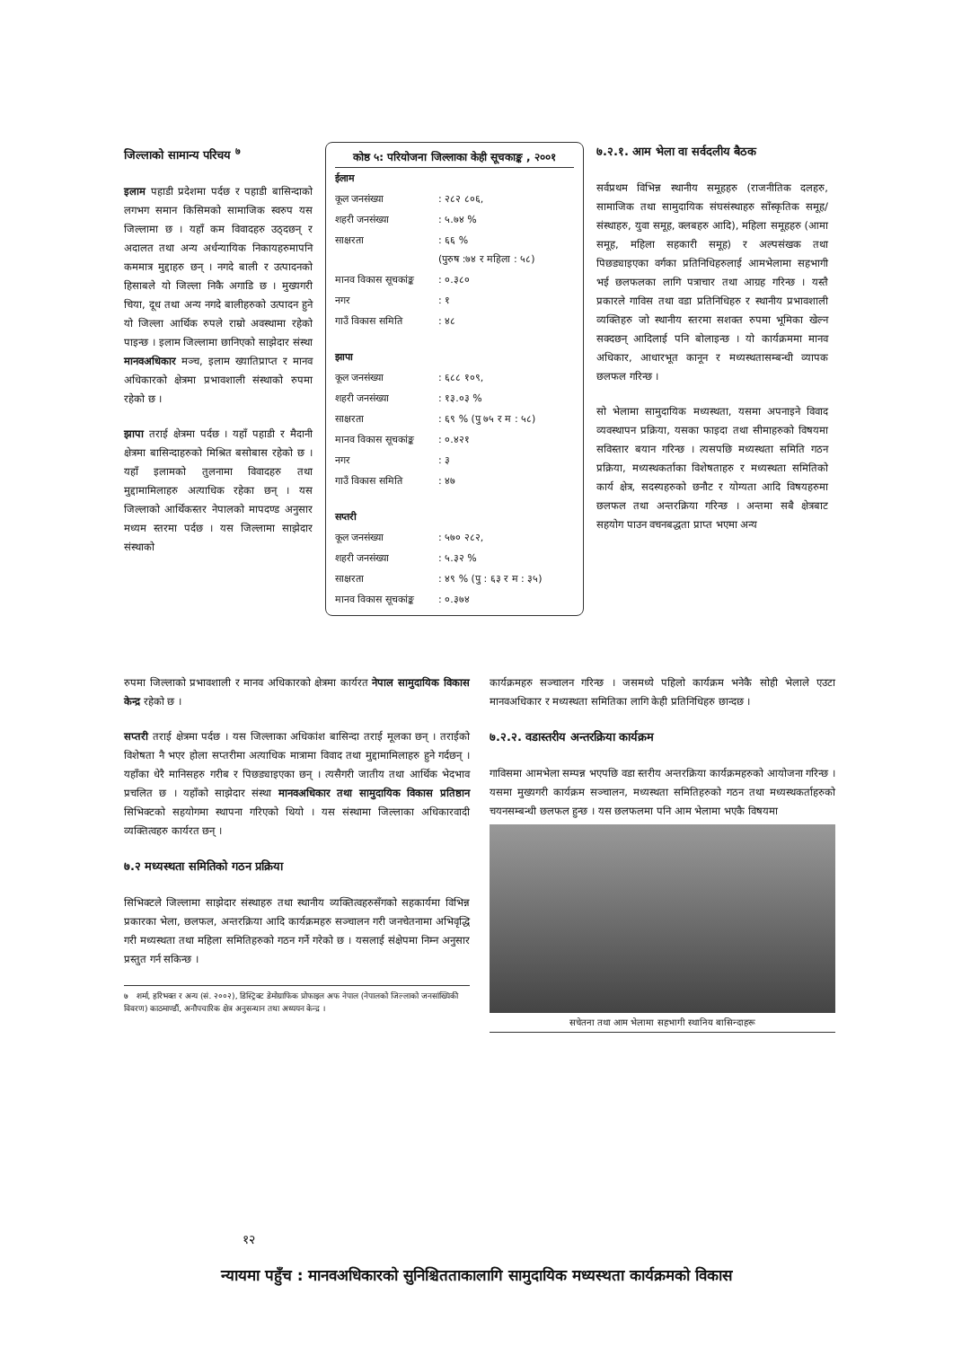जिल्लाको सामान्य परिचय <sup>७</sup>
इलाम पहाडी प्रदेशमा पर्दछ र पहाडी बासिन्दाको लगभग समान किसिमको सामाजिक स्वरुप यस जिल्लामा छ । यहाँ कम विवादहरु उठ्दछन् र अदालत तथा अन्य अर्धन्यायिक निकायहरुमापनि कममात्र मुद्दाहरु छन् । नगदे बाली र उत्पादनको हिसाबले यो जिल्ला निकै अगाडि छ । मुख्यगरी चिया, दूध तथा अन्य नगदे बालीहरुको उत्पादन हुने यो जिल्ला आर्थिक रुपले राम्रो अवस्थामा रहेको पाइन्छ । इलाम जिल्लामा छानिएको साझेदार संस्था मानवअधिकार मञ्च, इलाम ख्यातिप्राप्त र मानव अधिकारको क्षेत्रमा प्रभावशाली संस्थाको रुपमा रहेको छ ।
झापा तराई क्षेत्रमा पर्दछ । यहाँ पहाडी र मैदानी क्षेत्रमा बासिन्दाहरुको मिश्रित बसोबास रहेको छ । यहाँ इलामको तुलनामा विवादहरु तथा मुद्दामामिलाहरु अत्याधिक रहेका छन् । यस जिल्लाको आर्थिकस्तर नेपालको मापदण्ड अनुसार मध्यम स्तरमा पर्दछ । यस जिल्लामा साझेदार संस्थाको
कोष्ठ ५: परियोजना जिल्लाका केही सूचकाङ्क , २००१
| ईलाम | |
| कूल जनसंख्या | : २८२ ८०६, |
| शहरी जनसंख्या | : ५.७४ % |
| साक्षरता | : ६६ % (पुरुष :७४ र महिला : ५८) |
| मानव विकास सूचकांङ्क | : ०.३८० |
| नगर | : १ |
| गाउँ विकास समिति | : ४८ |
| झापा | |
| कूल जनसंख्या | : ६८८ १०९, |
| शहरी जनसंख्या | : १३.०३ % |
| साक्षरता | : ६९ % (पु ७५ र म : ५८) |
| मानव विकास सूचकांङ्क | : ०.४२१ |
| नगर | : ३ |
| गाउँ विकास समिति | : ४७ |
| सप्तरी | |
| कूल जनसंख्या | : ५७० २८२, |
| शहरी जनसंख्या | : ५.३२ % |
| साक्षरता | : ४९ % (पु : ६३ र म : ३५) |
| मानव विकास सूचकांङ्क | : ०.३७४ |
७.२.१. आम भेला वा सर्वदलीय बैठक
सर्वप्रथम विभिन्न स्थानीय समूहहरु (राजनीतिक दलहरु, सामाजिक तथा सामुदायिक संघसंस्थाहरु साँस्कृतिक समूह/संस्थाहरु, युवा समूह, क्लबहरु आदि), महिला समूहहरु (आमा समूह, महिला सहकारी समूह) र अल्पसंखक तथा पिछड्याइएका वर्गका प्रतिनिधिहरुलाई आमभेलामा सहभागी भई छलफलका लागि पत्राचार तथा आग्रह गरिन्छ । यस्तै प्रकारले गाविस तथा वडा प्रतिनिधिहरु र स्थानीय प्रभावशाली व्यक्तिहरु जो स्थानीय स्तरमा सशक्त रुपमा भूमिका खेल्न सक्दछन् आदिलाई पनि बोलाइन्छ । यो कार्यक्रममा मानव अधिकार, आधारभूत कानून र मध्यस्थतासम्बन्धी व्यापक छलफल गरिन्छ ।
सो भेलामा सामुदायिक मध्यस्थता, यसमा अपनाइने विवाद व्यवस्थापन प्रक्रिया, यसका फाइदा तथा सीमाहरुको विषयमा सविस्तार बयान गरिन्छ । त्यसपछि मध्यस्थता समिति गठन प्रक्रिया, मध्यस्थकर्ताका विशेषताहरु र मध्यस्थता समितिको कार्य क्षेत्र, सदस्यहरुको छनौट र योग्यता आदि विषयहरुमा छलफल तथा अन्तरक्रिया गरिन्छ । अन्तमा सबै क्षेत्रबाट सहयोग पाउन वचनबद्धता प्राप्त भएमा अन्य
रुपमा जिल्लाको प्रभावशाली र मानव अधिकारको क्षेत्रमा कार्यरत नेपाल सामुदायिक विकास केन्द्र रहेको छ ।
सप्तरी तराई क्षेत्रमा पर्दछ । यस जिल्लाका अधिकांश बासिन्दा तराई मूलका छन् । तराईको विशेषता नै भएर होला सप्तरीमा अत्याधिक मात्रामा विवाद तथा मुद्दामामिलाहरु हुने गर्दछन् । यहाँका धेरै मानिसहरु गरीब र पिछड्याइएका छन् । त्यसैगरी जातीय तथा आर्थिक भेदभाव प्रचलित छ । यहाँको साझेदार संस्था मानवअधिकार तथा सामुदायिक विकास प्रतिष्ठान सिभिक्टको सहयोगमा स्थापना गरिएको थियो । यस संस्थामा जिल्लाका अधिकारवादी व्यक्तित्वहरु कार्यरत छन् ।
७.२ मध्यस्थता समितिको गठन प्रक्रिया
सिभिक्टले जिल्लामा साझेदार संस्थाहरु तथा स्थानीय व्यक्तित्वहरुसँगको सहकार्यमा विभिन्न प्रकारका भेला, छलफल, अन्तरक्रिया आदि कार्यक्रमहरु सञ्चालन गरी जनचेतनामा अभिवृद्धि गरी मध्यस्थता तथा महिला समितिहरुको गठन गर्ने गरेको छ । यसलाई संक्षेपमा निम्न अनुसार प्रस्तुत गर्न सकिन्छ ।
७ शर्मा, हरिभक्त र अन्य (सं. २००२), डिस्ट्रिक्ट डेमोग्राफिक प्रोफाइल अफ नेपाल (नेपालको जिल्लाको जनसांख्यिकी विवरण) काठमाण्डौं, अनौपचारिक क्षेत्र अनुसन्धान तथा अध्ययन केन्द्र ।
कार्यक्रमहरु सञ्चालन गरिन्छ । जसमध्ये पहिलो कार्यक्रम भनेकै सोही भेलाले एउटा मानवअधिकार र मध्यस्थता समितिका लागि केही प्रतिनिधिहरु छान्दछ ।
७.२.२. वडास्तरीय अन्तरक्रिया कार्यक्रम
गाविसमा आमभेला सम्पन्न भएपछि वडा स्तरीय अन्तरक्रिया कार्यक्रमहरुको आयोजना गरिन्छ । यसमा मुख्यगरी कार्यक्रम सञ्चालन, मध्यस्थता समितिहरुको गठन तथा मध्यस्थकर्ताहरुको चयनसम्बन्धी छलफल हुन्छ । यस छलफलमा पनि आम भेलामा भएकै विषयमा
सचेतना तथा आम भेलामा सहभागी स्थानिय बासिन्दाहरू
१२
न्यायमा पहुँच : मानवअधिकारको सुनिश्चितताकालागि सामुदायिक मध्यस्थता कार्यक्रमको विकास